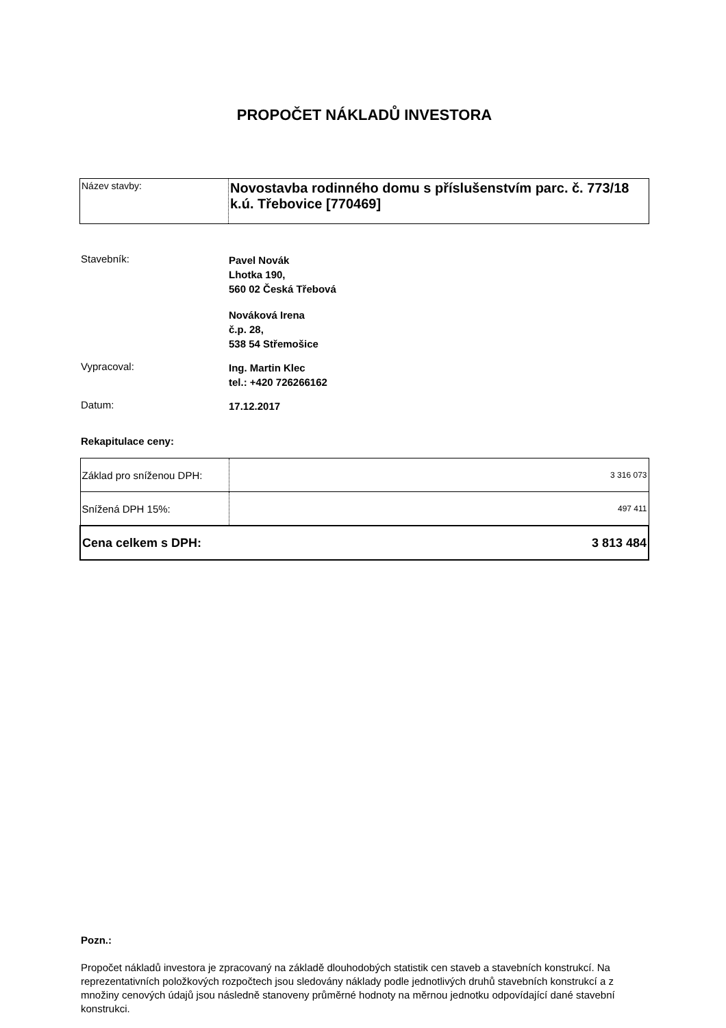PROPOČET NÁKLADŮ INVESTORA
| Název stavby: | Novostavba rodinného domu s příslušenstvím parc. č. 773/18 k.ú. Třebovice [770469] |
| Stavebník: | Pavel Novák Lhotka 190, 560 02 Česká Třebová Nováková Irena č.p. 28, 538 54 Střemošice |
| Vypracoval: | Ing. Martin Klec tel.: +420 726266162 |
| Datum: | 17.12.2017 |
Rekapitulace ceny:
| Základ pro sníženou DPH: | 3 316 073 |
| Snížená DPH 15%: | 497 411 |
| Cena celkem s DPH: 3 813 484 | |
Pozn.:
Propočet nákladů investora je zpracovaný na základě dlouhodobých statistik cen staveb a stavebních konstrukcí. Na reprezentativních položkových rozpočtech jsou sledovány náklady podle jednotlivých druhů stavebních konstrukcí a z množiny cenových údajů jsou následně stanoveny průměrné hodnoty na měrnou jednotku odpovídající dané stavební konstrukci.